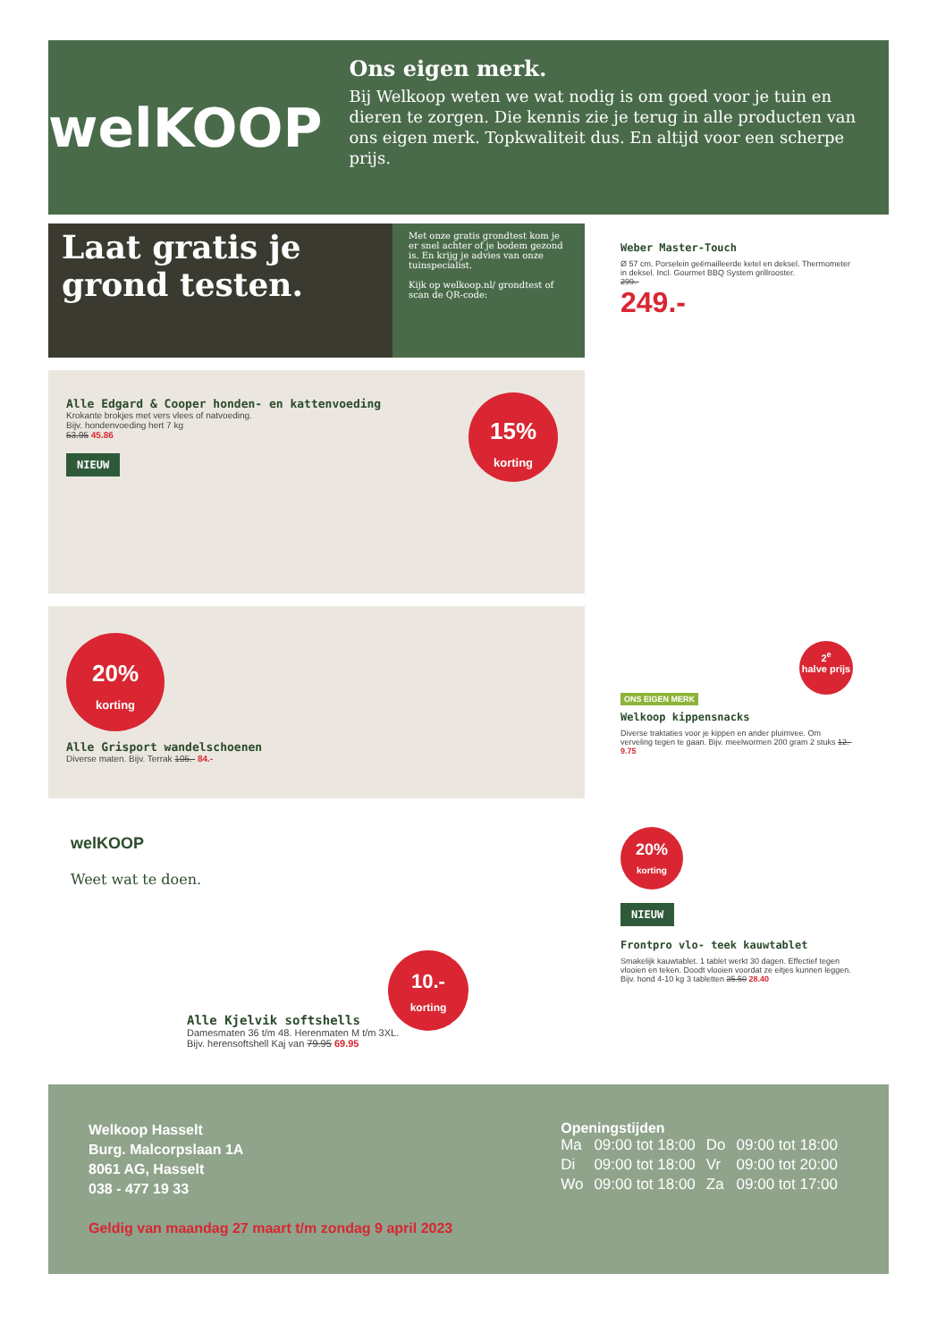welKOOP
Ons eigen merk.
Bij Welkoop weten we wat nodig is om goed voor je tuin en dieren te zorgen. Die kennis zie je terug in alle producten van ons eigen merk. Topkwaliteit dus. En altijd voor een scherpe prijs.
Laat gratis je grond testen.
Met onze gratis grondtest kom je er snel achter of je bodem gezond is. En krijg je advies van onze tuinspecialist.
Kijk op welkoop.nl/ grondtest of scan de QR-code:
Alle Edgard & Cooper honden- en kattenvoeding
Krokante brokjes met vers vlees of natvoeding.
Bijv. hondenvoeding hert 7 kg
53.95 45.86
NIEUW
15%
korting
20%
korting
Alle Grisport wandelschoenen
Diverse maten. Bijv. Terrak 105.- 84.-
welKOOP
Weet wat te doen.
10.-
korting
Alle Kjelvik softshells
Damesmaten 36 t/m 48. Herenmaten M t/m 3XL.
Bijv. herensoftshell Kaj van 79.95 69.95
Weber Master-Touch
Ø 57 cm. Porselein geëmailleerde ketel en deksel. Thermometer in deksel. Incl. Gourmet BBQ System grillrooster.
299.-
249.-
2<sup>e</sup>
halve prijs
ONS EIGEN MERK
Welkoop kippensnacks
Diverse traktaties voor je kippen en ander pluimvee. Om verveling tegen te gaan. Bijv. meelwormen 200 gram 2 stuks 12.- 9.75
20%
korting
NIEUW
Frontpro vlo- teek kauwtablet
Smakelijk kauwtablet. 1 tablet werkt 30 dagen. Effectief tegen vlooien en teken. Doodt vlooien voordat ze eitjes kunnen leggen. Bijv. hond 4-10 kg 3 tabletten 35.50 28.40
Welkoop Hasselt
Burg. Malcorpslaan 1A
8061 AG, Hasselt
038 - 477 19 33
Geldig van maandag 27 maart t/m zondag 9 april 2023
Openingstijden
| Ma | 09:00 tot 18:00 | Do | 09:00 tot 18:00 |
| Di | 09:00 tot 18:00 | Vr | 09:00 tot 20:00 |
| Wo | 09:00 tot 18:00 | Za | 09:00 tot 17:00 |